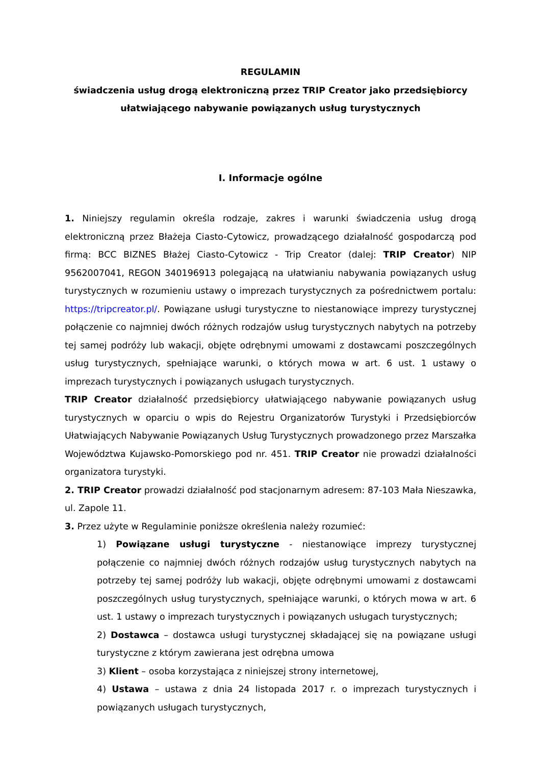REGULAMIN
świadczenia usług drogą elektroniczną przez TRIP Creator jako przedsiębiorcy
ułatwiającego nabywanie powiązanych usług turystycznych
I. Informacje ogólne
1. Niniejszy regulamin określa rodzaje, zakres i warunki świadczenia usług drogą elektroniczną przez Błażeja Ciasto-Cytowicz, prowadzącego działalność gospodarczą pod firmą: BCC BIZNES Błażej Ciasto-Cytowicz - Trip Creator (dalej: TRIP Creator) NIP 9562007041, REGON 340196913 polegającą na ułatwianiu nabywania powiązanych usług turystycznych w rozumieniu ustawy o imprezach turystycznych za pośrednictwem portalu: https://tripcreator.pl/. Powiązane usługi turystyczne to niestanowiące imprezy turystycznej połączenie co najmniej dwóch różnych rodzajów usług turystycznych nabytych na potrzeby tej samej podróży lub wakacji, objęte odrębnymi umowami z dostawcami poszczególnych usług turystycznych, spełniające warunki, o których mowa w art. 6 ust. 1 ustawy o imprezach turystycznych i powiązanych usługach turystycznych.
TRIP Creator działalność przedsiębiorcy ułatwiającego nabywanie powiązanych usług turystycznych w oparciu o wpis do Rejestru Organizatorów Turystyki i Przedsiębiorców Ułatwiających Nabywanie Powiązanych Usług Turystycznych prowadzonego przez Marszałka Województwa Kujawsko-Pomorskiego pod nr. 451. TRIP Creator nie prowadzi działalności organizatora turystyki.
2. TRIP Creator prowadzi działalność pod stacjonarnym adresem: 87-103 Mała Nieszawka, ul. Zapole 11.
3. Przez użyte w Regulaminie poniższe określenia należy rozumieć:
1) Powiązane usługi turystyczne - niestanowiące imprezy turystycznej połączenie co najmniej dwóch różnych rodzajów usług turystycznych nabytych na potrzeby tej samej podróży lub wakacji, objęte odrębnymi umowami z dostawcami poszczególnych usług turystycznych, spełniające warunki, o których mowa w art. 6 ust. 1 ustawy o imprezach turystycznych i powiązanych usługach turystycznych;
2) Dostawca – dostawca usługi turystycznej składającej się na powiązane usługi turystyczne z którym zawierana jest odrębna umowa
3) Klient – osoba korzystająca z niniejszej strony internetowej,
4) Ustawa – ustawa z dnia 24 listopada 2017 r. o imprezach turystycznych i powiązanych usługach turystycznych,